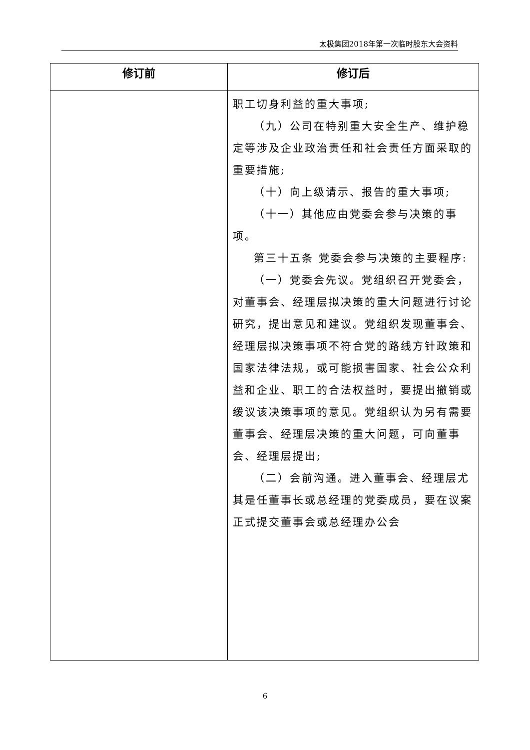太极集团2018年第一次临时股东大会资料
| 修订前 | 修订后 |
| --- | --- |
| | 职工切身利益的重大事项; （九）公司在特别重大安全生产、维护稳定等涉及企业政治责任和社会责任方面采取的重要措施; （十）向上级请示、报告的重大事项; （十一）其他应由党委会参与决策的事项。 第三十五条 党委会参与决策的主要程序: （一）党委会先议。党组织召开党委会，对董事会、经理层拟决策的重大问题进行讨论研究，提出意见和建议。党组织发现董事会、经理层拟决策事项不符合党的路线方针政策和国家法律法规，或可能损害国家、社会公众利益和企业、职工的合法权益时，要提出撤销或缓议该决策事项的意见。党组织认为另有需要董事会、经理层决策的重大问题，可向董事会、经理层提出; （二）会前沟通。进入董事会、经理层尤其是任董事长或总经理的党委成员，要在议案正式提交董事会或总经理办公会 |
6